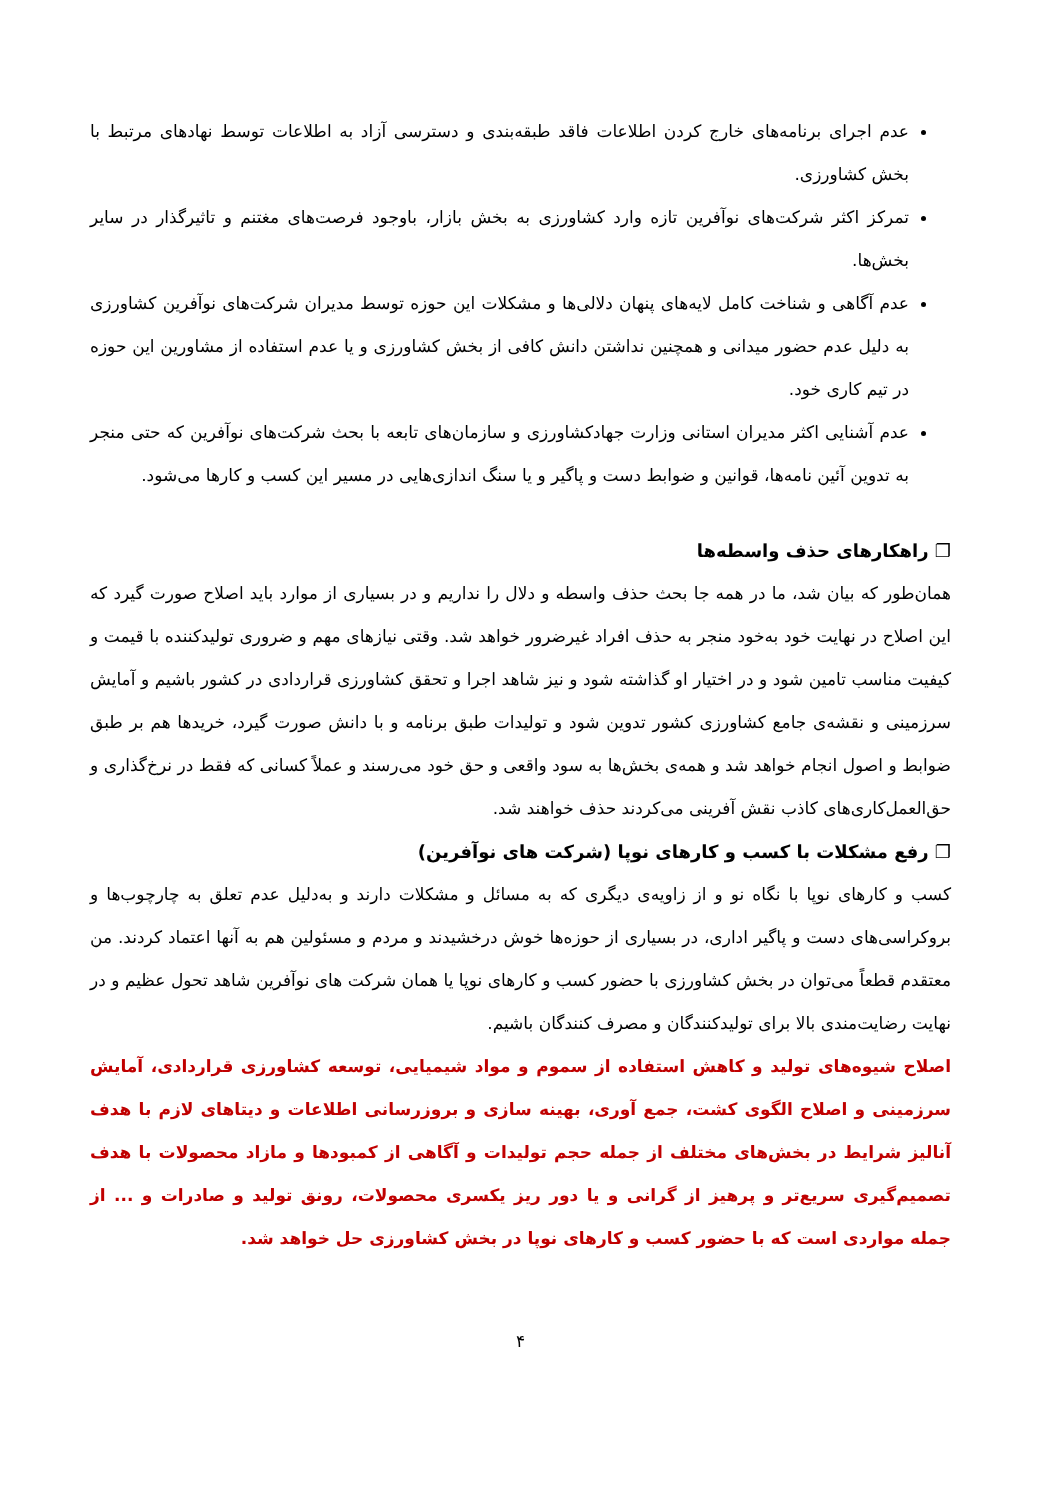عدم اجرای برنامه‌های خارج کردن اطلاعات فاقد طبقه‌بندی و دسترسی آزاد به اطلاعات توسط نهادهای مرتبط با بخش کشاورزی.
تمرکز اکثر شرکت‌های نوآفرین تازه وارد کشاورزی به بخش بازار، باوجود فرصت‌های مغتنم و تاثیرگذار در سایر بخش‌ها.
عدم آگاهی و شناخت کامل لایه‌های پنهان دلالی‌ها و مشکلات این حوزه توسط مدیران شرکت‌های نوآفرین کشاورزی به دلیل عدم حضور میدانی و همچنین نداشتن دانش کافی از بخش کشاورزی و یا عدم استفاده از مشاورین این حوزه در تیم کاری خود.
عدم آشنایی اکثر مدیران استانی وزارت جهادکشاورزی و سازمان‌های تابعه با بحث شرکت‌های نوآفرین که حتی منجر به تدوین آئین نامه‌ها، قوانین و ضوابط دست و پاگیر و یا سنگ اندازی‌هایی در مسیر این کسب و کارها می‌شود.
❐ راهکارهای حذف واسطه‌ها
همان‌طور که بیان شد، ما در همه جا بحث حذف واسطه و دلال را نداریم و در بسیاری از موارد باید اصلاح صورت گیرد که این اصلاح در نهایت خود به‌خود منجر به حذف افراد غیرضرور خواهد شد. وقتی نیازهای مهم و ضروری تولیدکننده با قیمت و کیفیت مناسب تامین شود و در اختیار او گذاشته شود و نیز شاهد اجرا و تحقق کشاورزی قراردادی در کشور باشیم و آمایش سرزمینی و نقشه‌ی جامع کشاورزی کشور تدوین شود و تولیدات طبق برنامه و با دانش صورت گیرد، خریدها هم بر طبق ضوابط و اصول انجام خواهد شد و همه‌ی بخش‌ها به سود واقعی و حق خود می‌رسند و عملاً کسانی که فقط در نرخ‌گذاری و حق‌العمل‌کاری‌های کاذب نقش آفرینی می‌کردند حذف خواهند شد.
❐ رفع مشکلات با کسب و کارهای نوپا (شرکت های نوآفرین)
کسب و کارهای نوپا با نگاه نو و از زاویه‌ی دیگری که به مسائل و مشکلات دارند و به‌دلیل عدم تعلق به چارچوب‌ها و بروکراسی‌های دست و پاگیر اداری، در بسیاری از حوزه‌ها خوش درخشیدند و مردم و مسئولین هم به آنها اعتماد کردند. من معتقدم قطعاً می‌توان در بخش کشاورزی با حضور کسب و کارهای نوپا یا همان شرکت های نوآفرین شاهد تحول عظیم و در نهایت رضایت‌مندی بالا برای تولیدکنندگان و مصرف کنندگان باشیم.
اصلاح شیوه‌های تولید و کاهش استفاده از سموم و مواد شیمیایی، توسعه کشاورزی قراردادی، آمایش سرزمینی و اصلاح الگوی کشت، جمع آوری، بهینه سازی و بروزرسانی اطلاعات و دیتاهای لازم با هدف آنالیز شرایط در بخش‌های مختلف از جمله حجم تولیدات و آگاهی از کمبودها و مازاد محصولات با هدف تصمیم‌گیری سریع‌تر و پرهیز از گرانی و یا دور ریز یکسری محصولات، رونق تولید و صادرات و ... از جمله مواردی است که با حضور کسب و کارهای نوپا در بخش کشاورزی حل خواهد شد.
۴